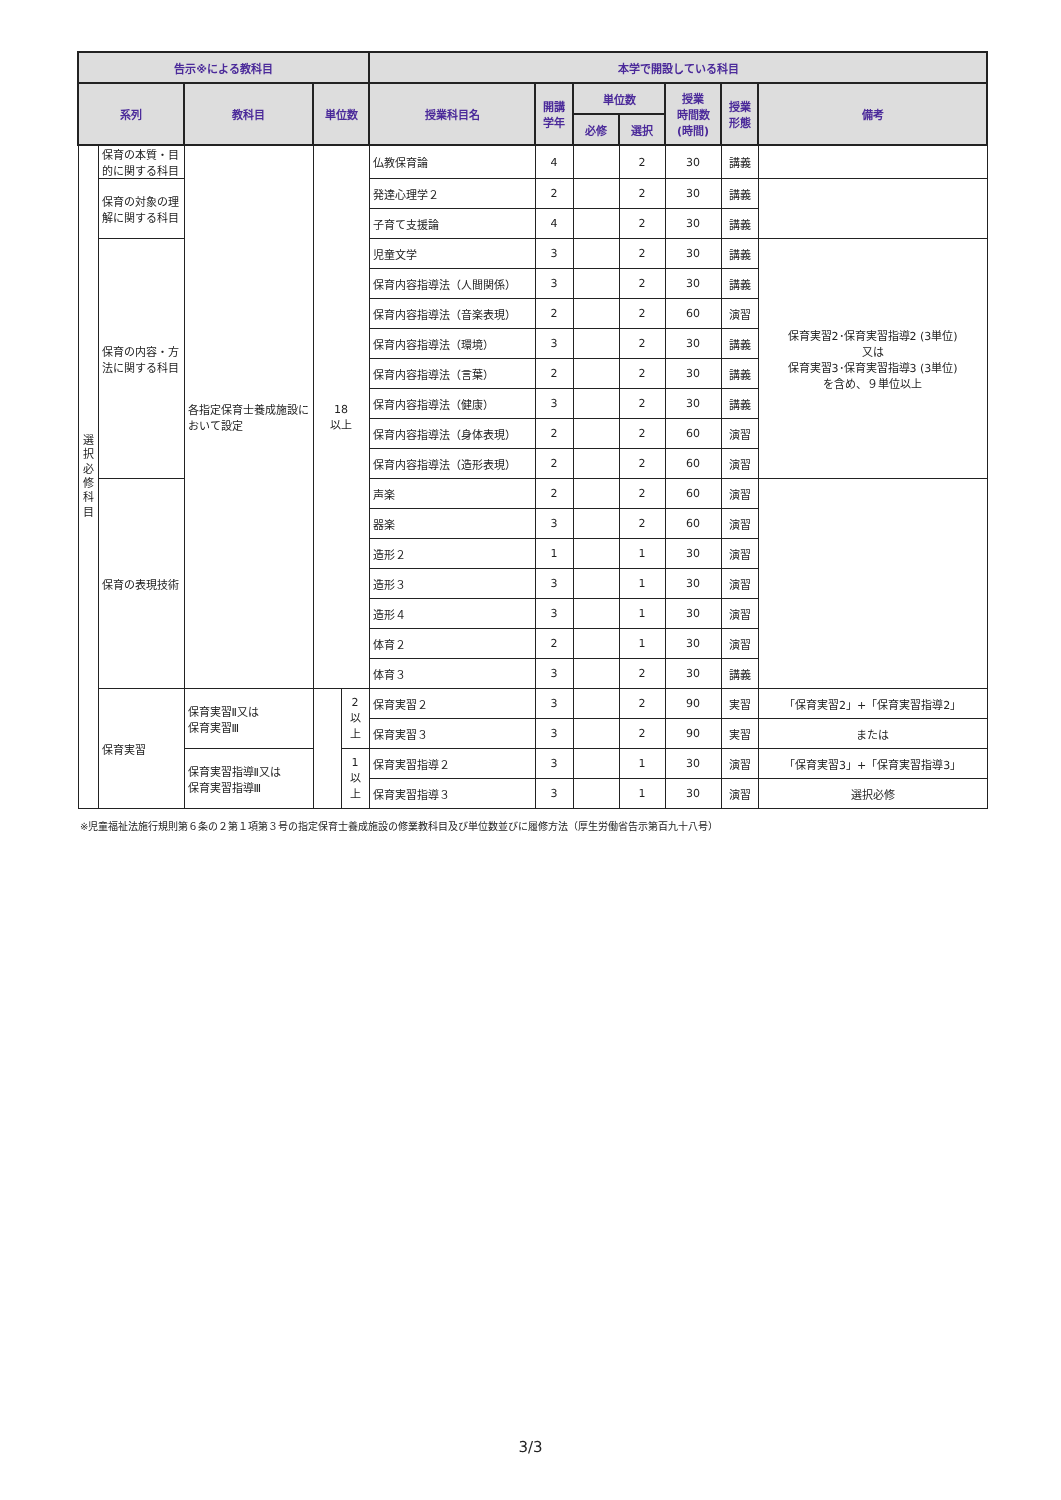| 告示※による教科目 | | | | | 本学で開設している科目 | | | | | | |
| --- | --- | --- | --- | --- | --- | --- | --- | --- | --- | --- | --- |
| 系列 | | 教科目 | 単位数 | | 授業科目名 | 開講 学年 | 単位数 | | 授業 時間数 (時間) | 授業 形態 | 備考 |
| | | | | | | | 必修 | 選択 | | | |
| 選 択 必 修 科 目 | 保育の本質・目的に関する科目 | 各指定保育士養成施設において設定 | 18 以上 | | 仏教保育論 | 4 | | 2 | 30 | 講義 | |
| | 保育の対象の理解に関する科目 | | | | 発達心理学２ | 2 | | 2 | 30 | 講義 | |
| | | | | | 子育て支援論 | 4 | | 2 | 30 | 講義 | |
| | 保育の内容・方法に関する科目 | | | | 児童文学 | 3 | | 2 | 30 | 講義 | 保育実習2･保育実習指導2 (3単位) 又は 保育実習3･保育実習指導3 (3単位) を含め、９単位以上 |
| | | | | | 保育内容指導法（人間関係） | 3 | | 2 | 30 | 講義 | |
| | | | | | 保育内容指導法（音楽表現） | 2 | | 2 | 60 | 演習 | |
| | | | | | 保育内容指導法（環境） | 3 | | 2 | 30 | 講義 | |
| | | | | | 保育内容指導法（言葉） | 2 | | 2 | 30 | 講義 | |
| | | | | | 保育内容指導法（健康） | 3 | | 2 | 30 | 講義 | |
| | | | | | 保育内容指導法（身体表現） | 2 | | 2 | 60 | 演習 | |
| | | | | | 保育内容指導法（造形表現） | 2 | | 2 | 60 | 演習 | |
| | 保育の表現技術 | | | | 声楽 | 2 | | 2 | 60 | 演習 | |
| | | | | | 器楽 | 3 | | 2 | 60 | 演習 | |
| | | | | | 造形２ | 1 | | 1 | 30 | 演習 | |
| | | | | | 造形３ | 3 | | 1 | 30 | 演習 | |
| | | | | | 造形４ | 3 | | 1 | 30 | 演習 | |
| | | | | | 体育２ | 2 | | 1 | 30 | 演習 | |
| | | | | | 体育３ | 3 | | 2 | 30 | 講義 | |
| | 保育実習 | 保育実習Ⅱ又は 保育実習Ⅲ | | 2 以上 | 保育実習２ | 3 | | 2 | 90 | 実習 | 「保育実習2」+「保育実習指導2」 |
| | | | | | 保育実習３ | 3 | | 2 | 90 | 実習 | または |
| | | 保育実習指導Ⅱ又は 保育実習指導Ⅲ | | 1 以上 | 保育実習指導２ | 3 | | 1 | 30 | 演習 | 「保育実習3」+「保育実習指導3」 |
| | | | | | 保育実習指導３ | 3 | | 1 | 30 | 演習 | 選択必修 |
※児童福祉法施行規則第６条の２第１項第３号の指定保育士養成施設の修業教科目及び単位数並びに履修方法（厚生労働省告示第百九十八号）
3/3